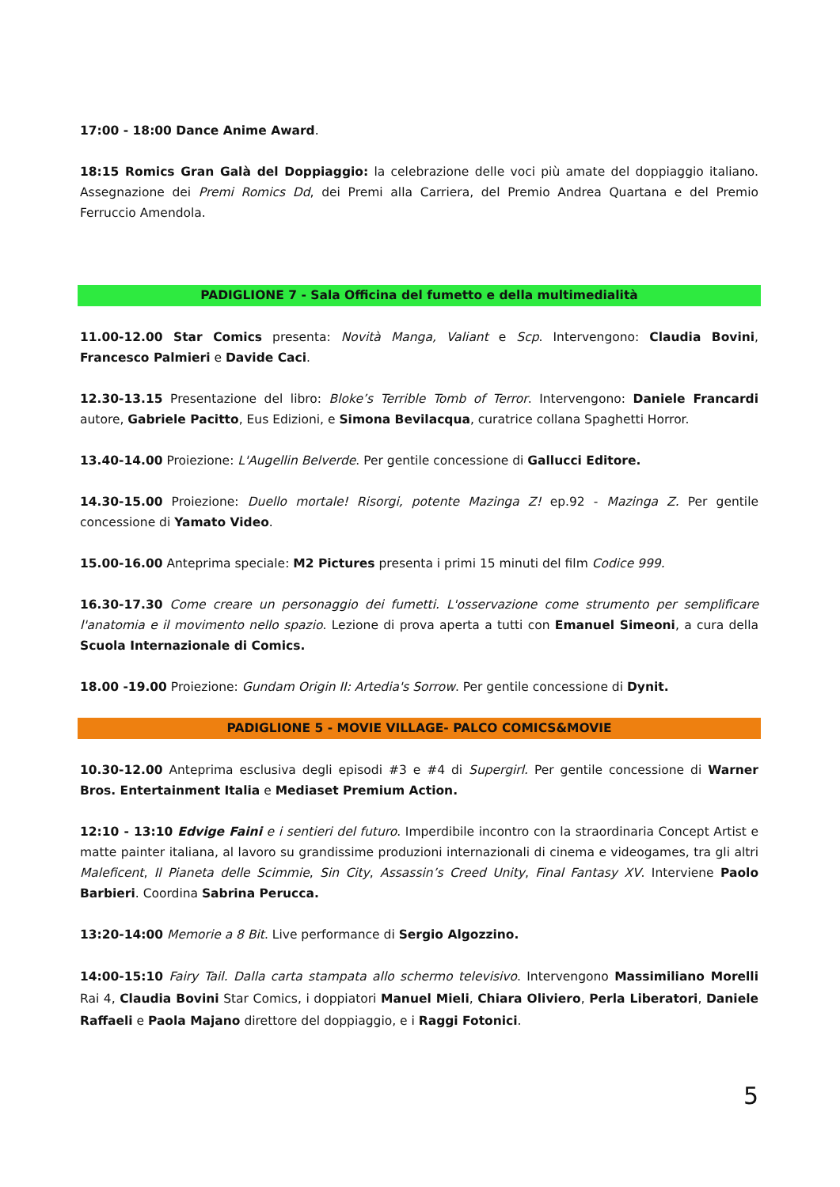17:00 - 18:00 Dance Anime Award.
18:15 Romics Gran Galà del Doppiaggio: la celebrazione delle voci più amate del doppiaggio italiano. Assegnazione dei Premi Romics Dd, dei Premi alla Carriera, del Premio Andrea Quartana e del Premio Ferruccio Amendola.
PADIGLIONE 7 - Sala Officina del fumetto e della multimedialità
11.00-12.00 Star Comics presenta: Novità Manga, Valiant e Scp. Intervengono: Claudia Bovini, Francesco Palmieri e Davide Caci.
12.30-13.15 Presentazione del libro: Bloke’s Terrible Tomb of Terror. Intervengono: Daniele Francardi autore, Gabriele Pacitto, Eus Edizioni, e Simona Bevilacqua, curatrice collana Spaghetti Horror.
13.40-14.00 Proiezione: L'Augellin Belverde. Per gentile concessione di Gallucci Editore.
14.30-15.00 Proiezione: Duello mortale! Risorgi, potente Mazinga Z! ep.92 - Mazinga Z. Per gentile concessione di Yamato Video.
15.00-16.00 Anteprima speciale: M2 Pictures presenta i primi 15 minuti del film Codice 999.
16.30-17.30 Come creare un personaggio dei fumetti. L'osservazione come strumento per semplificare l'anatomia e il movimento nello spazio. Lezione di prova aperta a tutti con Emanuel Simeoni, a cura della Scuola Internazionale di Comics.
18.00 -19.00 Proiezione: Gundam Origin II: Artedia's Sorrow. Per gentile concessione di Dynit.
PADIGLIONE 5 - MOVIE VILLAGE- PALCO COMICS&MOVIE
10.30-12.00 Anteprima esclusiva degli episodi #3 e #4 di Supergirl. Per gentile concessione di Warner Bros. Entertainment Italia e Mediaset Premium Action.
12:10 - 13:10 Edvige Faini e i sentieri del futuro. Imperdibile incontro con la straordinaria Concept Artist e matte painter italiana, al lavoro su grandissime produzioni internazionali di cinema e videogames, tra gli altri Maleficent, Il Pianeta delle Scimmie, Sin City, Assassin’s Creed Unity, Final Fantasy XV. Interviene Paolo Barbieri. Coordina Sabrina Perucca.
13:20-14:00 Memorie a 8 Bit. Live performance di Sergio Algozzino.
14:00-15:10 Fairy Tail. Dalla carta stampata allo schermo televisivo. Intervengono Massimiliano Morelli Rai 4, Claudia Bovini Star Comics, i doppiatori Manuel Mieli, Chiara Oliviero, Perla Liberatori, Daniele Raffaeli e Paola Majano direttore del doppiaggio, e i Raggi Fotonici.
5